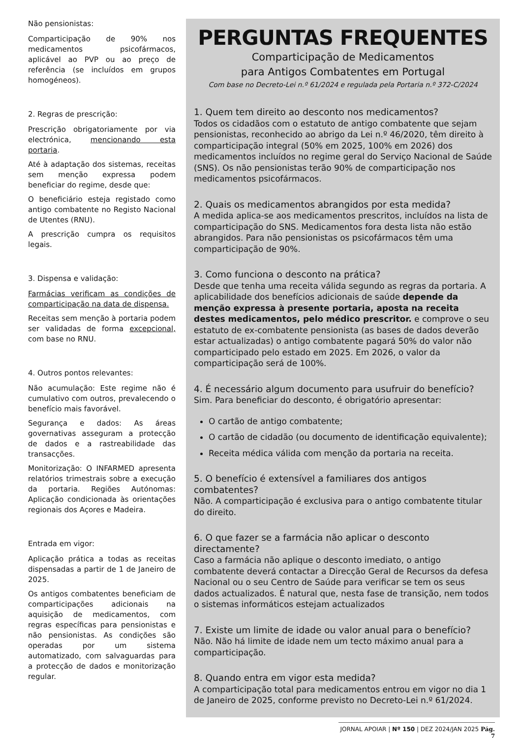Não pensionistas:
Comparticipação de 90% nos medicamentos psicofármacos, aplicável ao PVP ou ao preço de referência (se incluídos em grupos homogéneos).
2. Regras de prescrição:
Prescrição obrigatoriamente por via electrónica, mencionando esta portaria.
Até à adaptação dos sistemas, receitas sem menção expressa podem beneficiar do regime, desde que:
O beneficiário esteja registado como antigo combatente no Registo Nacional de Utentes (RNU).
A prescrição cumpra os requisitos legais.
3. Dispensa e validação:
Farmácias verificam as condições de comparticipação na data de dispensa.
Receitas sem menção à portaria podem ser validadas de forma excepcional, com base no RNU.
4. Outros pontos relevantes:
Não acumulação: Este regime não é cumulativo com outros, prevalecendo o benefício mais favorável.
Segurança e dados: As áreas governativas asseguram a protecção de dados e a rastreabilidade das transacções.
Monitorização: O INFARMED apresenta relatórios trimestrais sobre a execução da portaria. Regiões Autónomas: Aplicação condicionada às orientações regionais dos Açores e Madeira.
Entrada em vigor:
Aplicação prática a todas as receitas dispensadas a partir de 1 de Janeiro de 2025.
Os antigos combatentes beneficiam de comparticipações adicionais na aquisição de medicamentos, com regras específicas para pensionistas e não pensionistas. As condições são operadas por um sistema automatizado, com salvaguardas para a protecção de dados e monitorização regular.
PERGUNTAS FREQUENTES
Comparticipação de Medicamentos
para Antigos Combatentes em Portugal
Com base no Decreto-Lei n.º 61/2024 e regulada pela Portaria n.º 372-C/2024
1. Quem tem direito ao desconto nos medicamentos?
Todos os cidadãos com o estatuto de antigo combatente que sejam pensionistas, reconhecido ao abrigo da Lei n.º 46/2020, têm direito à comparticipação integral (50% em 2025, 100% em 2026) dos medicamentos incluídos no regime geral do Serviço Nacional de Saúde (SNS). Os não pensionistas terão 90% de comparticipação nos medicamentos psicofármacos.
2. Quais os medicamentos abrangidos por esta medida?
A medida aplica-se aos medicamentos prescritos, incluídos na lista de comparticipação do SNS. Medicamentos fora desta lista não estão abrangidos. Para não pensionistas os psicofármacos têm uma comparticipação de 90%.
3. Como funciona o desconto na prática?
Desde que tenha uma receita válida segundo as regras da portaria. A aplicabilidade dos benefícios adicionais de saúde depende da menção expressa à presente portaria, aposta na receita destes medicamentos, pelo médico prescritor. e comprove o seu estatuto de ex-combatente pensionista (as bases de dados deverão estar actualizadas) o antigo combatente pagará 50% do valor não comparticipado pelo estado em 2025. Em 2026, o valor da comparticipação será de 100%.
4. É necessário algum documento para usufruir do benefício?
Sim. Para beneficiar do desconto, é obrigatório apresentar:
O cartão de antigo combatente;
O cartão de cidadão (ou documento de identificação equivalente);
Receita médica válida com menção da portaria na receita.
5. O benefício é extensível a familiares dos antigos combatentes?
Não. A comparticipação é exclusiva para o antigo combatente titular do direito.
6. O que fazer se a farmácia não aplicar o desconto directamente?
Caso a farmácia não aplique o desconto imediato, o antigo combatente deverá contactar a Direcção Geral de Recursos da defesa Nacional ou o seu Centro de Saúde para verificar se tem os seus dados actualizados. É natural que, nesta fase de transição, nem todos o sistemas informáticos estejam actualizados
7. Existe um limite de idade ou valor anual para o benefício?
Não. Não há limite de idade nem um tecto máximo anual para a comparticipação.
8. Quando entra em vigor esta medida?
A comparticipação total para medicamentos entrou em vigor no dia 1 de Janeiro de 2025, conforme previsto no Decreto-Lei n.º 61/2024.
JORNAL APOIAR | Nº 150 | DEZ 2024/JAN 2025 Pág. 7